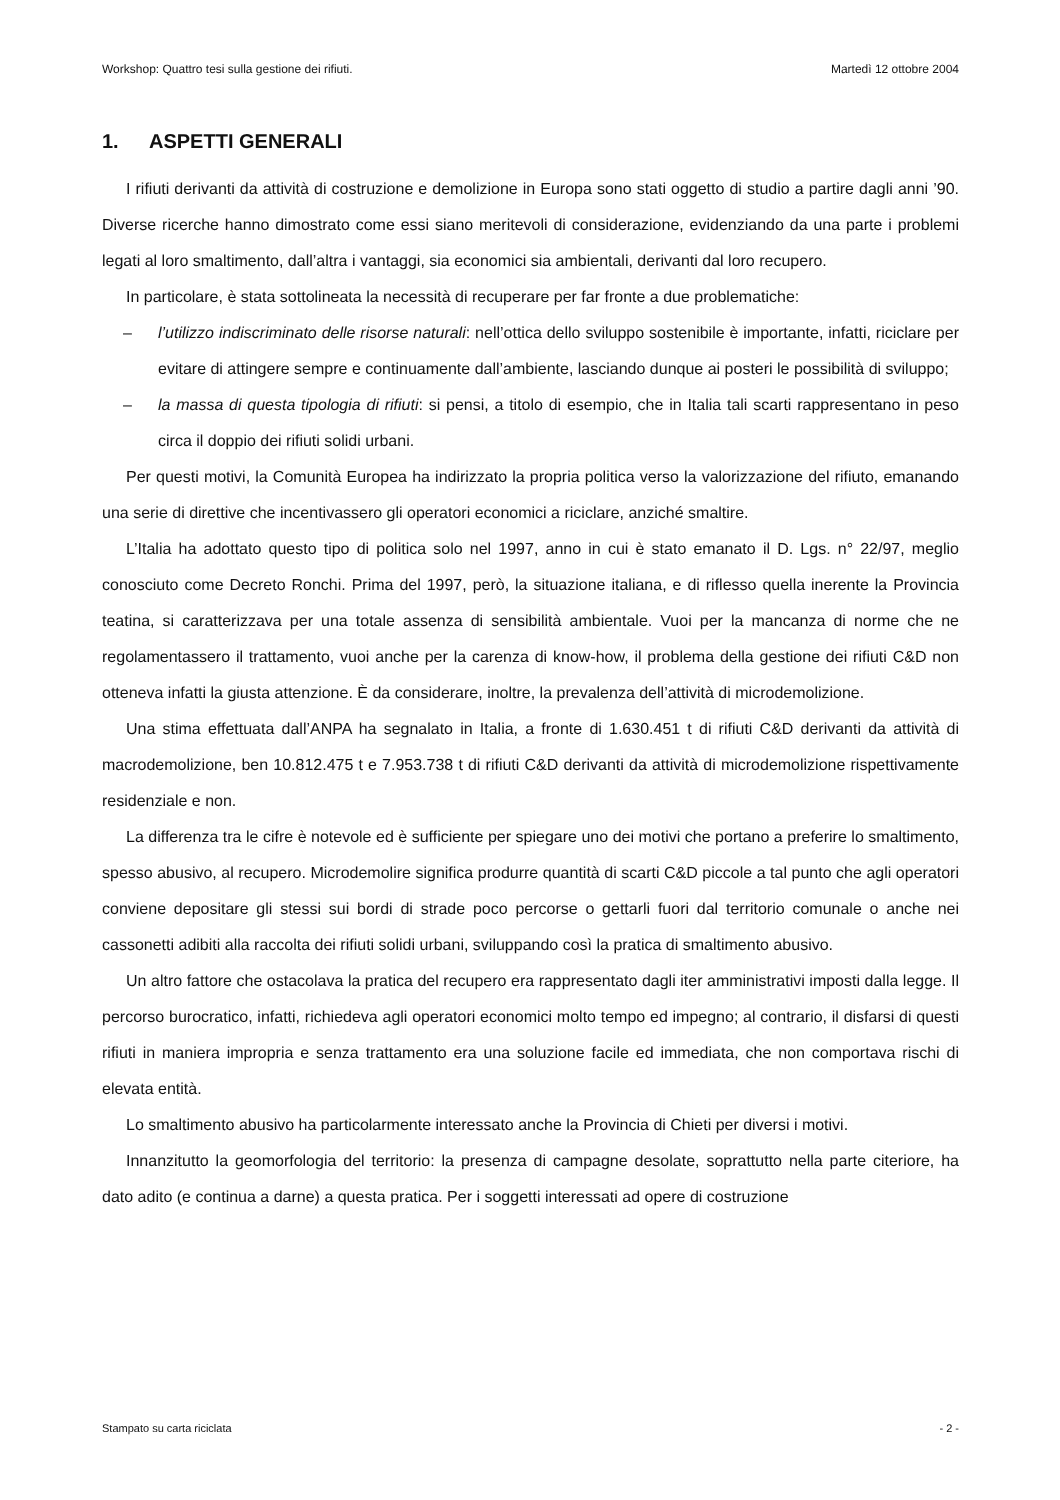Workshop: Quattro tesi sulla gestione dei rifiuti. Martedì 12 ottobre 2004
1. ASPETTI GENERALI
I rifiuti derivanti da attività di costruzione e demolizione in Europa sono stati oggetto di studio a partire dagli anni ’90. Diverse ricerche hanno dimostrato come essi siano meritevoli di considerazione, evidenziando da una parte i problemi legati al loro smaltimento, dall’altra i vantaggi, sia economici sia ambientali, derivanti dal loro recupero.
In particolare, è stata sottolineata la necessità di recuperare per far fronte a due problematiche:
– l’utilizzo indiscriminato delle risorse naturali: nell’ottica dello sviluppo sostenibile è importante, infatti, riciclare per evitare di attingere sempre e continuamente dall’ambiente, lasciando dunque ai posteri le possibilità di sviluppo;
– la massa di questa tipologia di rifiuti: si pensi, a titolo di esempio, che in Italia tali scarti rappresentano in peso circa il doppio dei rifiuti solidi urbani.
Per questi motivi, la Comunità Europea ha indirizzato la propria politica verso la valorizzazione del rifiuto, emanando una serie di direttive che incentivassero gli operatori economici a riciclare, anziché smaltire.
L’Italia ha adottato questo tipo di politica solo nel 1997, anno in cui è stato emanato il D. Lgs. n° 22/97, meglio conosciuto come Decreto Ronchi. Prima del 1997, però, la situazione italiana, e di riflesso quella inerente la Provincia teatina, si caratterizzava per una totale assenza di sensibilità ambientale. Vuoi per la mancanza di norme che ne regolamentassero il trattamento, vuoi anche per la carenza di know-how, il problema della gestione dei rifiuti C&D non otteneva infatti la giusta attenzione. È da considerare, inoltre, la prevalenza dell’attività di microdemolizione.
Una stima effettuata dall’ANPA ha segnalato in Italia, a fronte di 1.630.451 t di rifiuti C&D derivanti da attività di macrodemolizione, ben 10.812.475 t e 7.953.738 t di rifiuti C&D derivanti da attività di microdemolizione rispettivamente residenziale e non.
La differenza tra le cifre è notevole ed è sufficiente per spiegare uno dei motivi che portano a preferire lo smaltimento, spesso abusivo, al recupero. Microdemolire significa produrre quantità di scarti C&D piccole a tal punto che agli operatori conviene depositare gli stessi sui bordi di strade poco percorse o gettarli fuori dal territorio comunale o anche nei cassonetti adibiti alla raccolta dei rifiuti solidi urbani, sviluppando così la pratica di smaltimento abusivo.
Un altro fattore che ostacolava la pratica del recupero era rappresentato dagli iter amministrativi imposti dalla legge. Il percorso burocratico, infatti, richiedeva agli operatori economici molto tempo ed impegno; al contrario, il disfarsi di questi rifiuti in maniera impropria e senza trattamento era una soluzione facile ed immediata, che non comportava rischi di elevata entità.
Lo smaltimento abusivo ha particolarmente interessato anche la Provincia di Chieti per diversi i motivi.
Innanzitutto la geomorfologia del territorio: la presenza di campagne desolate, soprattutto nella parte citeriore, ha dato adito (e continua a darne) a questa pratica. Per i soggetti interessati ad opere di costruzione
Stampato su carta riciclata - 2 -